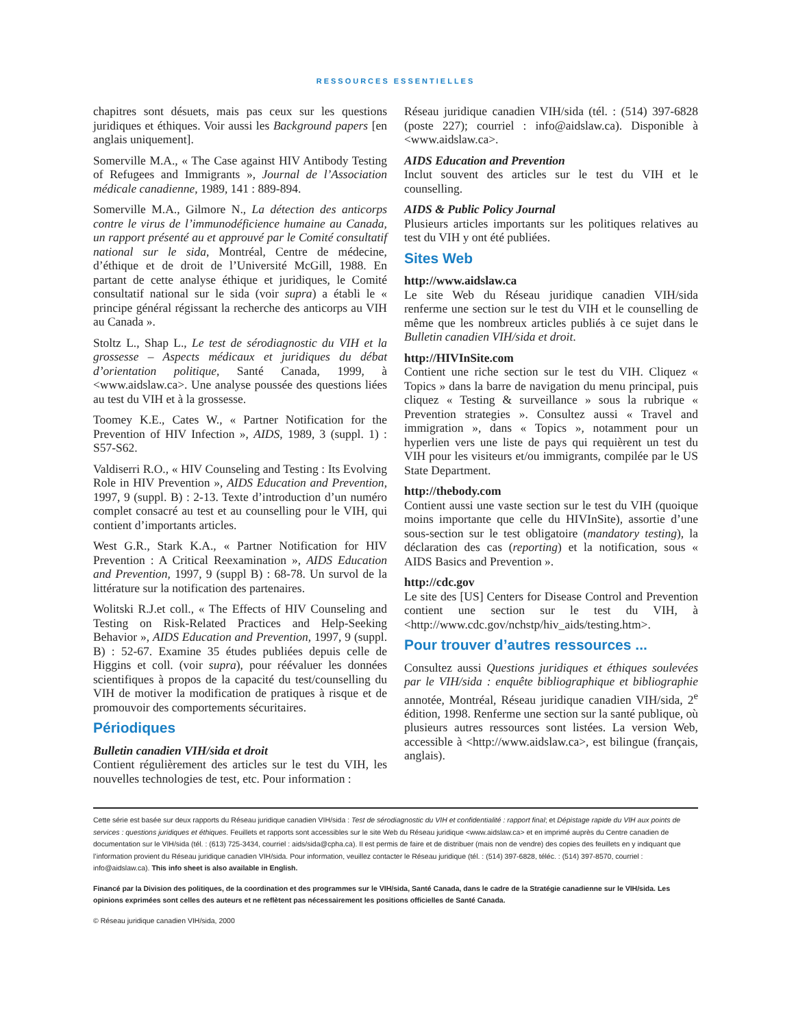RESSOURCES ESSENTIELLES
chapitres sont désuets, mais pas ceux sur les questions juridiques et éthiques. Voir aussi les Background papers [en anglais uniquement].
Somerville M.A., « The Case against HIV Antibody Testing of Refugees and Immigrants », Journal de l’Association médicale canadienne, 1989, 141 : 889-894.
Somerville M.A., Gilmore N., La détection des anticorps contre le virus de l’immunodéficience humaine au Canada, un rapport présenté au et approuvé par le Comité consultatif national sur le sida, Montréal, Centre de médecine, d’éthique et de droit de l’Université McGill, 1988. En partant de cette analyse éthique et juridiques, le Comité consultatif national sur le sida (voir supra) a établi le « principe général régissant la recherche des anticorps au VIH au Canada ».
Stoltz L., Shap L., Le test de sérodiagnostic du VIH et la grossesse – Aspects médicaux et juridiques du débat d’orientation politique, Santé Canada, 1999, à <www.aidslaw.ca>. Une analyse poussée des questions liées au test du VIH et à la grossesse.
Toomey K.E., Cates W., « Partner Notification for the Prevention of HIV Infection », AIDS, 1989, 3 (suppl. 1) : S57-S62.
Valdiserri R.O., « HIV Counseling and Testing : Its Evolving Role in HIV Prevention », AIDS Education and Prevention, 1997, 9 (suppl. B) : 2-13. Texte d’introduction d’un numéro complet consacré au test et au counselling pour le VIH, qui contient d’importants articles.
West G.R., Stark K.A., « Partner Notification for HIV Prevention : A Critical Reexamination », AIDS Education and Prevention, 1997, 9 (suppl B) : 68-78. Un survol de la littérature sur la notification des partenaires.
Wolitski R.J.et coll., « The Effects of HIV Counseling and Testing on Risk-Related Practices and Help-Seeking Behavior », AIDS Education and Prevention, 1997, 9 (suppl. B) : 52-67. Examine 35 études publiées depuis celle de Higgins et coll. (voir supra), pour réévaluer les données scientifiques à propos de la capacité du test/counselling du VIH de motiver la modification de pratiques à risque et de promouvoir des comportements sécuritaires.
Périodiques
Bulletin canadien VIH/sida et droit
Contient régulièrement des articles sur le test du VIH, les nouvelles technologies de test, etc. Pour information :
Réseau juridique canadien VIH/sida (tél. : (514) 397-6828 (poste 227); courriel : info@aidslaw.ca). Disponible à <www.aidslaw.ca>.
AIDS Education and Prevention
Inclut souvent des articles sur le test du VIH et le counselling.
AIDS & Public Policy Journal
Plusieurs articles importants sur les politiques relatives au test du VIH y ont été publiées.
Sites Web
http://www.aidslaw.ca
Le site Web du Réseau juridique canadien VIH/sida renferme une section sur le test du VIH et le counselling de même que les nombreux articles publiés à ce sujet dans le Bulletin canadien VIH/sida et droit.
http://HIVInSite.com
Contient une riche section sur le test du VIH. Cliquez « Topics » dans la barre de navigation du menu principal, puis cliquez « Testing & surveillance » sous la rubrique « Prevention strategies ». Consultez aussi « Travel and immigration », dans « Topics », notamment pour un hyperlien vers une liste de pays qui requièrent un test du VIH pour les visiteurs et/ou immigrants, compilée par le US State Department.
http://thebody.com
Contient aussi une vaste section sur le test du VIH (quoique moins importante que celle du HIVInSite), assortie d’une sous-section sur le test obligatoire (mandatory testing), la déclaration des cas (reporting) et la notification, sous « AIDS Basics and Prevention ».
http://cdc.gov
Le site des [US] Centers for Disease Control and Prevention contient une section sur le test du VIH, à <http://www.cdc.gov/nchstp/hiv_aids/testing.htm>.
Pour trouver d’autres ressources ...
Consultez aussi Questions juridiques et éthiques soulevées par le VIH/sida : enquête bibliographique et bibliographie annotée, Montréal, Réseau juridique canadien VIH/sida, 2<sup>e</sup> édition, 1998. Renferme une section sur la santé publique, où plusieurs autres ressources sont listées. La version Web, accessible à <http://www.aidslaw.ca>, est bilingue (français, anglais).
Cette série est basée sur deux rapports du Réseau juridique canadien VIH/sida : Test de sérodiagnostic du VIH et confidentialité : rapport final; et Dépistage rapide du VIH aux points de services : questions juridiques et éthiques. Feuillets et rapports sont accessibles sur le site Web du Réseau juridique <www.aidslaw.ca> et en imprimé auprès du Centre canadien de documentation sur le VIH/sida (tél. : (613) 725-3434, courriel : aids/sida@cpha.ca). Il est permis de faire et de distribuer (mais non de vendre) des copies des feuillets en y indiquant que l’information provient du Réseau juridique canadien VIH/sida. Pour information, veuillez contacter le Réseau juridique (tél. : (514) 397-6828, téléc. : (514) 397-8570, courriel : info@aidslaw.ca). This info sheet is also available in English.
Financé par la Division des politiques, de la coordination et des programmes sur le VIH/sida, Santé Canada, dans le cadre de la Stratégie canadienne sur le VIH/sida. Les opinions exprimées sont celles des auteurs et ne reflètent pas nécessairement les positions officielles de Santé Canada.
© Réseau juridique canadien VIH/sida, 2000